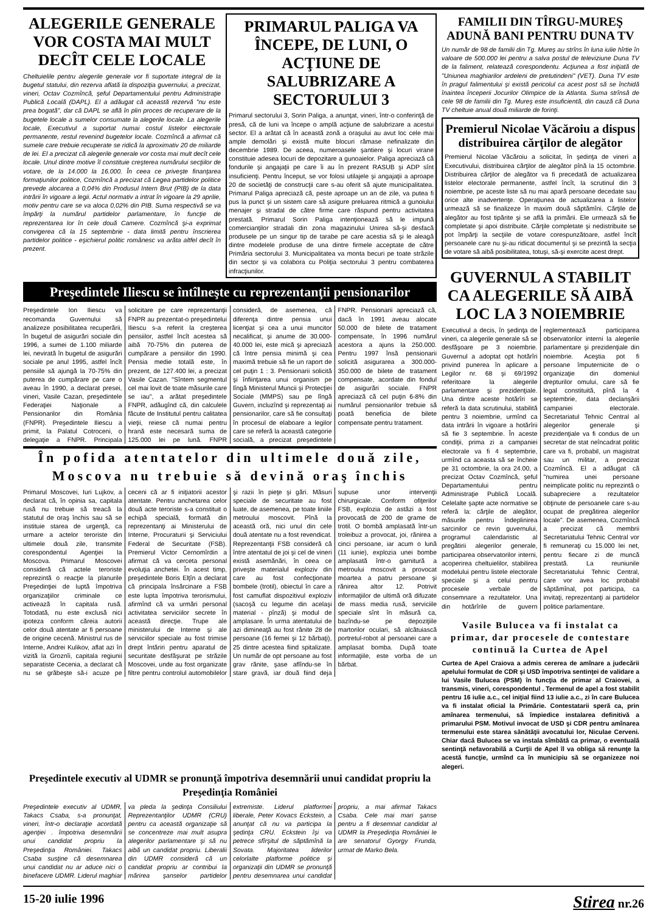ALEGERILE GENERALE VOR COSTA MAI MULT DECÎT CELE LOCALE
Cheltuielile pentru alegerile generale vor fi suportate integral de la bugetul statului, din rezerva aflată la dispoziţia guvernului, a precizat, vineri, Octav Cozmîncă, şeful Departamentului pentru Administraţie Publică Locală (DAPL). El a adăugat că această rezervă "nu este prea bogată", dar că DAPL se află în plin proces de recuperare de la bugetele locale a sumelor consumate la alegerile locale. La alegerile locale, Executivul a suportat numai costul listelor electorale permanente, restul revenind bugetelor locale. Cozmîncă a afirmat că sumele care trebuie recuperate se ridică la aproximativ 20 de miliarde de lei. El a precizat că alegerile generale vor costa mai mult decît cele locale. Unul dintre motive îl constituie creşterea numărului secţiilor de votare, de la 14.000 la 16.000. În ceea ce priveşte finanţarea formaţiunilor politice, Cozmîncă a precizat că Legea partidelor politice prevede alocarea a 0,04% din Produsul Intern Brut (PIB) de la data intrării în vigoare a legii. Actul normativ a intrat în vigoare la 29 aprilie, motiv pentru care se va aloca 0,02% din PIB. Suma respectivă se va împărţi la numărul partidelor parlamentare, în funcţie de reprezentarea lor în cele două Camere. Cozmîncă şi-a exprimat convigerea că la 15 septembrie - data limită pentru înscrierea partidelor politice - eşichierul politic românesc va arăta altfel decît în prezent.
PRIMARUL PALIGA VA ÎNCEPE, DE LUNI, O ACŢIUNE DE SALUBRIZARE A SECTORULUI 3
Primarul sectorului 3, Sorin Paliga, a anunţat, vineri, într-o conferinţă de presă, că de luni va începe o amplă acţiune de salubrizare a acestui sector. El a arătat că în această zonă a oraşului au avut loc cele mai ample demolări şi există multe blocuri rămase nefinalizate din decembrie 1989. De aceea, numeroasele şantiere şi locuri virane constituie adesea locuri de depozitare a gunoaielor. Paliga apreciază că fondurile şi angajaţii pe care îi au în prezent RASUB şi ADP sînt insuficienţi. Pentru început, se vor folosi utilajele şi angajaţii a aproape 20 de societăţi de construcţii care s-au oferit să ajute municipalitatea. Primarul Paliga apreciază că, peste aproape un an de zile, va putea fi pus la punct şi un sistem care să asigure preluarea ritmică a gunoiului menajer şi stradal de către firme care răspund pentru activitatea prestată. Primarul Sorin Paliga intenţionează să le impună comercianţilor stradali din zona magazinului Unirea să-şi desfacă produsele pe un singur tip de tarabe pe care acestia să şi le aleagă dintre modelele produse de una dintre firmele acceptate de către Primăria sectorului 3. Municipalitatea va monta becuri pe toate străzile din sector şi va colabora cu Poliţia sectorului 3 pentru combaterea infracţiunilor.
Preşedintele Iliescu se întîlneşte cu reprezentanţii pensionarilor
Preşedintele Ion Iliescu va recomanda Guvernului să analizeze posibilitatea recuperării, în bugetul de asigurări sociale din 1996, a sumei de 1.100 miliarde lei, nevirată în bugetul de asigurări sociale pe anul 1995, astfel încît pensiile să ajungă la 70-75% din puterea de cumpărare pe care o aveau în 1990, a declarat presei, vineri, Vasile Cazan, preşedintele Federaţiei Naţionale a Pensionarilor din România (FNPR). Preşedintele Iliescu a primit, la Palatul Cotroceni, o delegaţie a FNPR. Principala solicitare pe care reprezentanţii FNPR au prezentat-o preşedintelui Iliescu s-a referit la creşterea pensiilor, astfel încît acestea să aibă 70-75% din puterea de cumpărare a pensiilor din 1990. Pensia medie totală este, în prezent, de 127.400 lei, a precizat Vasile Cazan. "Sîntem segmentul cel mai lovit de toate măsurile care se iau", a arătat preşedintele FNPR, adăugînd că, din calculele făcute de Institutul pentru calitatea vieţii, reiese că numai pentru hrană este necesară suma de 125.000 lei pe lună. FNPR consideră, de asemenea, că diferenţa dintre pensia unui licenţiat şi cea a unui muncitor necalificat, şi anume de 30.000-40.000 lei, este mică şi apreciază că între pensia minimă şi cea maximă trebuie să fie un raport de cel puţin 1 : 3. Pensionarii solicită şi înfiinţarea unui organism pe lîngă Ministerul Muncii şi Protecţiei Sociale (MMPS) sau pe lîngă Guvern, incluzînd şi reprezentaţi ai pensionarilor, care să fie consultaţi în procesul de elaboare a legilor care se referă la această categorie socială, a precizat preşedintele FNPR. Pensionarii apreciază că, dacă în 1991 aveau alocate 50.000 de bilete de tratament compensate, în 1996 numărul acestora a ajuns la 250.000. Pentru 1997 însă pensionarii solicită asigurarea a 300.000-350.000 de bilete de tratament compensate, acordate din fondul de asigurări sociale. FNPR apreciază că cel puţin 6-8% din numărul pensionarilor trebuie să poată beneficia de bilete compensate pentru tratament.
În pofida atentatelor din ultimele două zile, Moscova nu trebuie să devină oraş închis
Primarul Moscovei, Iuri Lujkov, a declarat că, în opinia sa, capitala rusă nu trebuie să treacă la statutul de oraş închis sau să se instituie starea de urgenţă, ca urmare a actelor teroriste din ultimele două zile, transmite corespondentul Agenţiei la Moscova. Primarul Moscovei consideră că actele teroriste reprezintă o reacţie la planurile Preşedinţiei de luptă împotriva organizaţiilor criminale ce activează în capitala rusă. Totodată, nu este exclusă nici ipoteza conform căreia autorii celor două atentate ar fi persoane de origine cecenă. Ministrul rus de Interne, Andrei Kulikov, aflat azi în vizită la Groznîi, capitala regiunii separatiste Cecenia, a declarat că nu se grăbeşte să-i acuze pe ceceni că ar fi iniţiatorii acestor atentate. Pentru anchetarea celor două acte teroriste s-a constituit o echipă specială, formată din reprezentanţi ai Ministerului de Interne, Procuraturii şi Serviciului Federal de Securitate (FSB). Premierul Victor Cernomîrdin a afirmat că va cerceta personal evoluţia anchetei. În acest timp, preşedintele Boris Elţîn a declarat că principala însărcinare a FSB este lupta împotriva terorismului, afirmînd că va urmări personal activitatea serviciilor secrete în această direcţie. Trupe ale ministerului de Interne şi ale serviciilor speciale au fost trimise drept întăriri pentru aparatul de securitate desfăşurat pe străzile Moscovei, unde au fost organizate filtre pentru controlul automobilelor şi razii în pieţe şi gări. Măsuri speciale de securitate au fost luate, de asemenea, pe toate liniile metroului moscovit. Pînă la această oră, nici unul din cele două atentate nu a fost revendicat. Reprezentanţii FSB consideră că între atentatul de joi şi cel de vineri există asemănări, în ceea ce priveşte materialul exploziv din care au fost confecţionate bombele (trotil), obiectul în care a fost camuflat dispozitivul exploziv (sacoşă cu legume din acelaşi material - pînză) şi modul de amplasare. În urma atentatului de azi dimineaţă au fost rănite 28 de persoane (16 femei şi 12 bărbaţi), 25 dintre acestea fiind spitalizate. Un număr de opt persoane au fost grav rănite, şase aflîndu-se în stare gravă, iar două fiind deja supuse unor intervenţii chirurgicale. Conform ofiţerilor FSB, explozia de astăzi a fost provocată de 200 de grame de trotil. O bombă amplasată într-un troleibuz a provocat, joi, rănirea a cinci persoane, iar acum o lună (11 iunie), explozia unei bombe amplasată într-o garnitură a metroului moscovit a provocat moartea a patru persoane şi rănirea altor 12. Potrivit informaţiilor de ultimă oră difuzate de mass media rusă, serviciile speciale sînt în măsură ca, bazîndu-se pe depoziţiile martorilor oculari, să alcătuiască portretul-robot al persoanei care a amplasat bomba. După toate informaţiile, este vorba de un bărbat.
FAMILII DIN TÎRGU-MUREŞ ADUNĂ BANI PENTRU DUNA TV
Un număr de 98 de familii din Tg. Mureş au strîns în luna iulie hîrtie în valoare de 500.000 lei pentru a salva postul de televiziune Duna TV de la faliment, relatează corespondentu. Acţiunea a fost iniţiată de "Uniunea maghiarilor ardeleni de pretutindeni" (VET). Duna TV este în pragul falimentului şi există pericolul ca acest post să se închidă înaintea începerii Jocurilor Olimpice de la Atlanta. Suma strînsă de cele 98 de familii din Tg. Mureş este insuficientă, din cauză că Duna TV cheltuie anual două miliarde de forinţi.
Premierul Nicolae Văcăroiu a dispus distribuirea cărţilor de alegător
Premierul Nicolae Văcăroiu a solicitat, în şedinţa de vineri a Executivului, distribuirea cărţilor de alegător pînă la 15 octombrie. Distribuirea cărţilor de alegător va fi precedată de actualizarea listelor electorale permanente, astfel încît, la scrutinul din 3 noiembrie, pe aceste liste să nu mai apară persoane decedate sau orice alte inadvertenţe. Operaţiunea de actualizarea a listelor urmează să se finalizeze în maxim două săptămîni. Cărţile de alegător au fost tipărite şi se află la primării. Ele urmează să fie completate şi apoi distribuite. Cărţile completate şi nedistribuite se pot împărţi la secţiile de votare corespunzătoare, astfel încît persoanele care nu şi-au ridicat documentul şi se prezintă la secţia de votare să aibă posibilitatea, totuşi, să-şi exercite acest drept.
GUVERNUL A STABILIT CA ALEGERILE SĂ AIBĂ LOC LA 3 NOIEMBRIE
Executivul a decis, în şedinţa de vineri, ca alegerile generale să se desfăşoare pe 3 noiembrie. Guvernul a adoptat opt hotărîri privind punerea în aplicare a Legilor nr. 68 şi 69/1992 referitoare la alegerile parlamentare şi prezidenţiale. Una dintre aceste hotărîri se referă la data scrutinului, stabilită pentru 3 noiembrie, urmînd ca data intrării în vigoare a hotărîrii să fie 3 septembrie. În aceste condiţii, prima zi a campaniei electorale va fi 4 septembrie, urmînd ca aceasta să se încheie pe 31 octombrie, la ora 24.00, a precizat Octav Cozmîncă, şeful Departamentului pentru Administraţie Publică Locală. Celelalte şapte acte normative se referă la: cărţile de alegător, măsurile pentru îndeplinirea sarcinilor ce revin guvernului, programul calendaristic al pregătirii alegerilor generale, participarea observatorilor interni, acoperirea cheltuielilor, stabilirea modelului pentru listele electorale speciale şi a celui pentru procesele verbale de consemnare a rezultatelor. Una din hotărîrile de guvern reglementează participarea observatorilor interni la alegerile parlamentare şi prezidenţiale din noiembrie. Aceştia pot fi persoane împuternicite de o organizaţie din domeniul drepturilor omului, care să fie legal constituită, pînă la 4 septembrie, data declanşării campaniei electorale. Secretariatul Tehnic Central al alegerilor generale şi prezidenţiale va fi condus de un secretar de stat neîncadrat politic care va fi, probabil, un magistrat sau un militar, a precizat Cozmîncă. El a adăugat că "numirea unei persoane neimplicate politic nu reprezintă o subapreciere a rezultatelor obţinute de persoanele care s-au ocupat de pregătirea alegerilor locale". De asemenea, Cozmîncă a precizat că membrii Secretariatului Tehnic Central vor fi remuneraţi cu 15.000 lei net, pentru fiecare zi de muncă prestată. La reuniunile Secretariatului Tehnic Central, care vor avea loc probabil săptămînal, pot participa, ca invitaţi, reprezentanţi ai partidelor politice parlamentare.
Vasile Bulucea va fi instalat ca primar, dar procesele de contestare continuă la Curtea de Apel
Curtea de Apel Craiova a admis cererea de amînare a judecării apelului formulat de CDR şi USD împotriva sentinţei de validare a lui Vasile Bulucea (PSM) în funcţia de primar al Craiovei, a transmis, vineri, corespondentul . Termenul de apel a fost stabilit pentru 16 iulie a.c., cel iniţial fiind 13 iulie a.c., zi în care Bulucea va fi instalat oficial la Primărie. Contestatarii speră ca, prin amînarea termenului, să împiedice instalarea definitivă a primarului PSM. Motivul invocat de USD şi CDR pentru amînarea termenului este starea sănătăţii avocatului lor, Niculae Cerveni. Chiar dacă Bulucea se va instala sîmbătă ca primar, o eventuală sentinţă nefavorabilă a Curţii de Apel îl va obliga să renunţe la acestă funcţie, urmînd ca în municipiu să se organizeze noi alegeri.
Preşedintele executiv al UDMR se pronunţă împotriva desemnării unui candidat propriu la Preşedinţia României
Preşedintele executiv al UDMR, Takacs Csaba, s-a pronunţat, vineri, într-o declaraţie acordată agenţiei . împotriva desemnării unui candidat propriu la Preşedinţia României. Takacs Csaba susţine că desemnarea unui candidat nu ar aduce nici o binefacere UDMR. Liderul maghiar va pleda la şedinţa Consiliului Reprezentanţilor UDMR (CRU) pentru ca această organizaţie să se concentreze mai mult asupra alegerilor parlamentare şi să nu aibă un candidat propriu. Liberalii din UDMR consideră că un candidat propriu ar contribui la mărirea şanselor partidelor extremiste. Liderul platformei liberale, Peter Kovacs Eckstein, a anunţat că nu va participa la şedinţa CRU. Eckstein îşi va petrece sfîrşitul de săptămînă la Sovata. Majoritatea liderilor celorlalte platforme politice şi organizaţii din UDMR se pronunţă pentru desemnarea unui candidat propriu, a mai afirmat Takacs Csaba. Cele mai mari şanse pentru a fi desemnat candidat al UDMR la Preşedinţia României le are senatorul Gyorgy Frunda, urmat de Marko Bela.
15-20 iulie 1996 Stirea nr.26